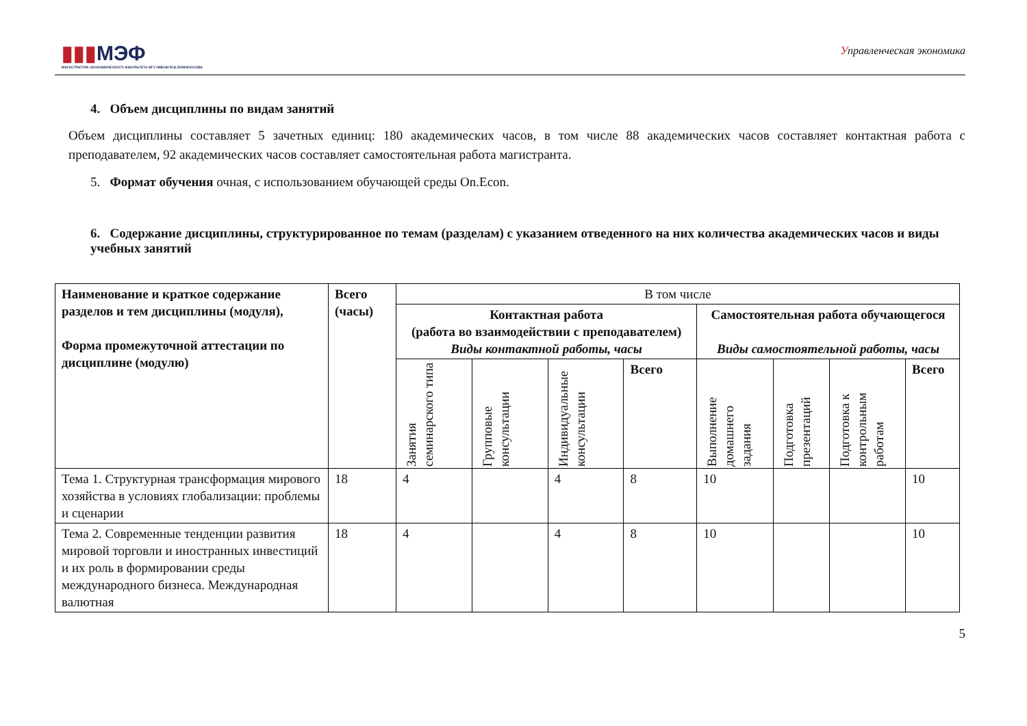▮▮▮МЭФ
МАГИСТРАТУРА ЭКОНОМИЧЕСКОГО ФАКУЛЬТЕТА МГУ ИМЕНИ М.В.ЛОМОНОСОВА
Управленческая экономика
4. Объем дисциплины по видам занятий
Объем дисциплины составляет 5 зачетных единиц: 180 академических часов, в том числе 88 академических часов составляет контактная работа с преподавателем, 92 академических часов составляет самостоятельная работа магистранта.
5. Формат обучения очная, с использованием обучающей среды On.Econ.
6. Содержание дисциплины, структурированное по темам (разделам) с указанием отведенного на них количества академических часов и виды учебных занятий
| Наименование и краткое содержание разделов и тем дисциплины (модуля), Форма промежуточной аттестации по дисциплине (модулю) | Всего (часы) | В том числе | | | | | | | |
| | | Контактная работа (работа во взаимодействии с преподавателем) Виды контактной работы, часы | | | | Самостоятельная работа обучающегося Виды самостоятельной работы, часы | | | |
| | | Занятия семинарского типа | Групповые консультации | Индивидуальные консультации | Всего | Выполнение домашнего задания | Подготовка презентаций | Подготовка к контрольным работам | Всего |
| Тема 1. Структурная трансформация мирового хозяйства в условиях глобализации: проблемы и сценарии | 18 | 4 | | 4 | 8 | 10 | | | 10 |
| Тема 2. Современные тенденции развития мировой торговли и иностранных инвестиций и их роль в формировании среды международного бизнеса. Международная валютная | 18 | 4 | | 4 | 8 | 10 | | | 10 |
5